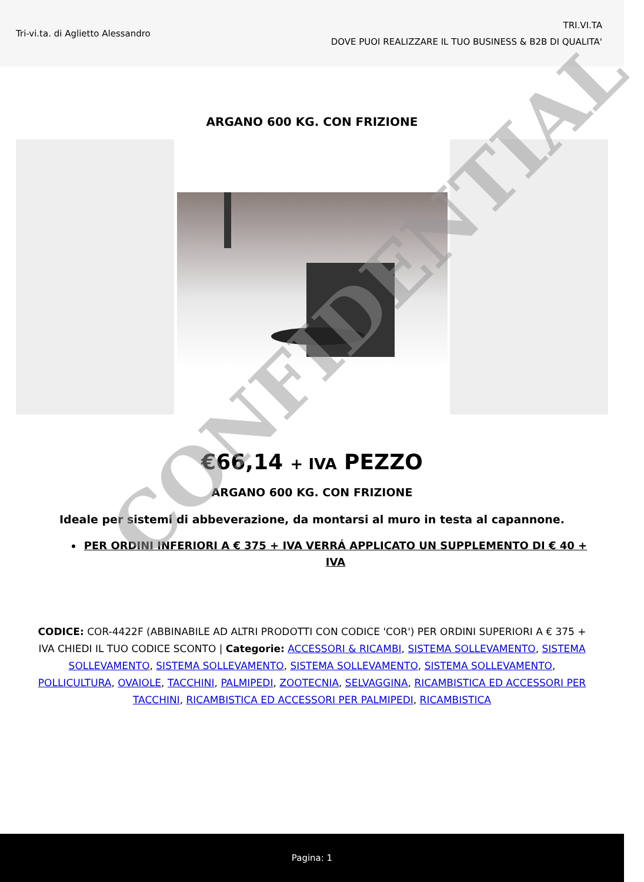Tri-vi.ta. di Aglietto Alessandro
TRI.VI.TA
DOVE PUOI REALIZZARE IL TUO BUSINESS & B2B DI QUALITA'
ARGANO 600 KG. CON FRIZIONE
€66,14 + IVA PEZZO
ARGANO 600 KG. CON FRIZIONE
Ideale per sistemi di abbeverazione, da montarsi al muro in testa al capannone.
PER ORDINI INFERIORI A € 375 + IVA VERRÁ APPLICATO UN SUPPLEMENTO DI € 40 + IVA
CODICE: COR-4422F (ABBINABILE AD ALTRI PRODOTTI CON CODICE 'COR') PER ORDINI SUPERIORI A € 375 + IVA CHIEDI IL TUO CODICE SCONTO | Categorie: ACCESSORI & RICAMBI, SISTEMA SOLLEVAMENTO, SISTEMA SOLLEVAMENTO, SISTEMA SOLLEVAMENTO, SISTEMA SOLLEVAMENTO, SISTEMA SOLLEVAMENTO, POLLICULTURA, OVAIOLE, TACCHINI, PALMIPEDI, ZOOTECNIA, SELVAGGINA, RICAMBISTICA ED ACCESSORI PER TACCHINI, RICAMBISTICA ED ACCESSORI PER PALMIPEDI, RICAMBISTICA
CONFIDENTIAL
Pagina: 1